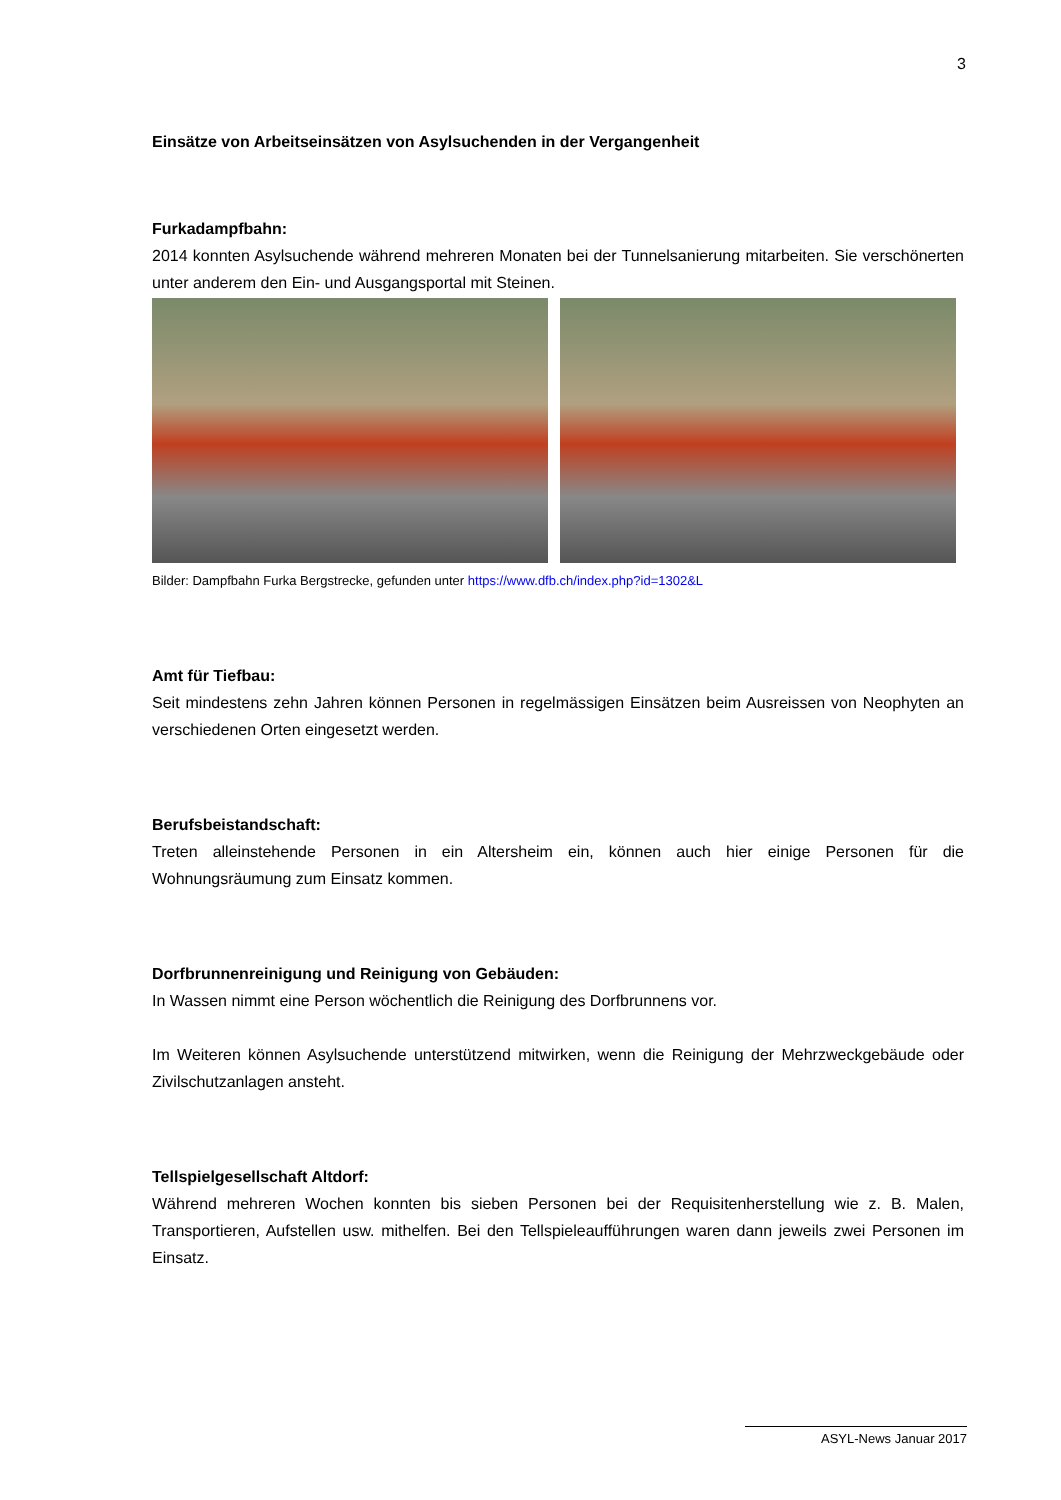3
Einsätze von Arbeitseinsätzen von Asylsuchenden in der Vergangenheit
Furkadampfbahn:
2014 konnten Asylsuchende während mehreren Monaten bei der Tunnelsanierung mitarbeiten. Sie verschönerten unter anderem den Ein- und Ausgangsportal mit Steinen.
Bilder: Dampfbahn Furka Bergstrecke, gefunden unter https://www.dfb.ch/index.php?id=1302&L
Amt für Tiefbau:
Seit mindestens zehn Jahren können Personen in regelmässigen Einsätzen beim Ausreissen von Neophyten an verschiedenen Orten eingesetzt werden.
Berufsbeistandschaft:
Treten alleinstehende Personen in ein Altersheim ein, können auch hier einige Personen für die Wohnungsräumung zum Einsatz kommen.
Dorfbrunnenreinigung und Reinigung von Gebäuden:
In Wassen nimmt eine Person wöchentlich die Reinigung des Dorfbrunnens vor.
Im Weiteren können Asylsuchende unterstützend mitwirken, wenn die Reinigung der Mehrzweckgebäude oder Zivilschutzanlagen ansteht.
Tellspielgesellschaft Altdorf:
Während mehreren Wochen konnten bis sieben Personen bei der Requisitenherstellung wie z. B. Malen, Transportieren, Aufstellen usw. mithelfen. Bei den Tellspieleaufführungen waren dann jeweils zwei Personen im Einsatz.
ASYL-News Januar 2017